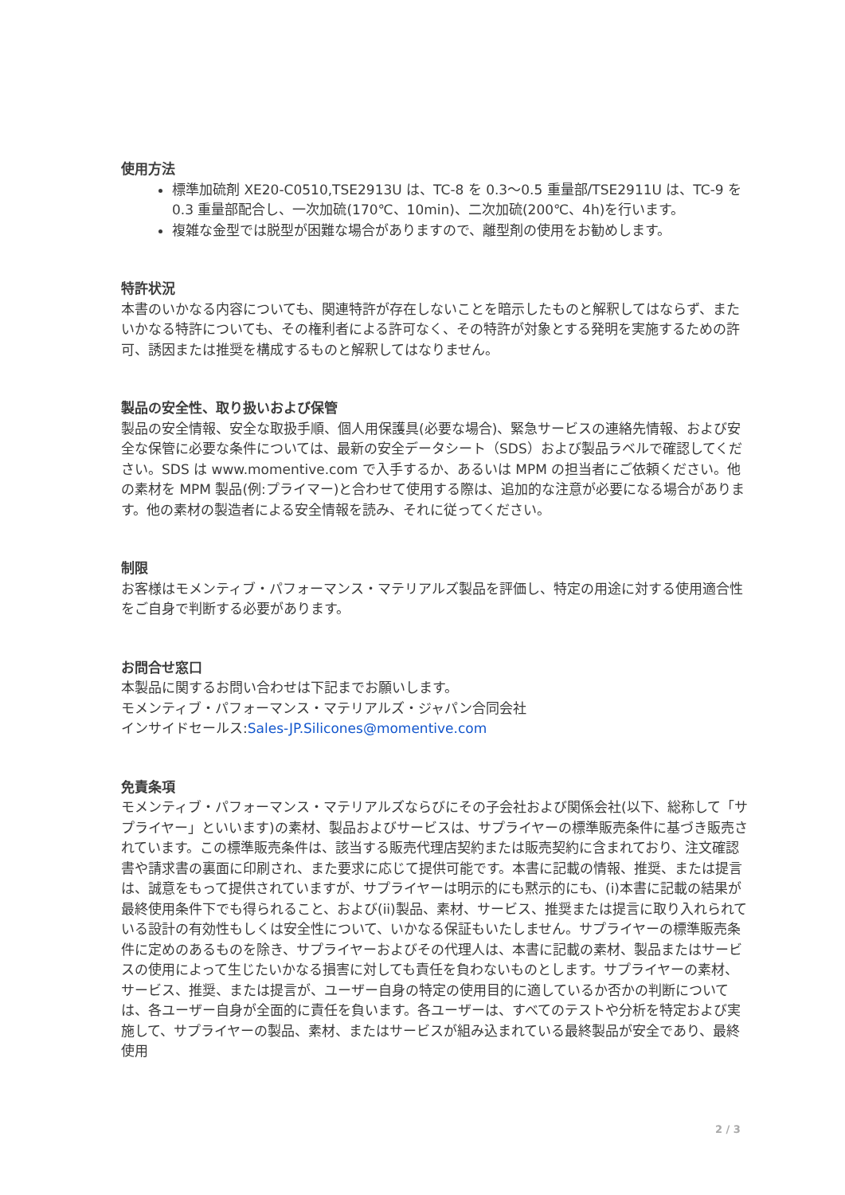使用方法
標準加硫剤 XE20-C0510,TSE2913U は、TC-8 を 0.3～0.5 重量部/TSE2911U は、TC-9 を 0.3 重量部配合し、一次加硫(170℃、10min)、二次加硫(200℃、4h)を行います。
複雑な金型では脱型が困難な場合がありますので、離型剤の使用をお勧めします。
特許状況
本書のいかなる内容についても、関連特許が存在しないことを暗示したものと解釈してはならず、またいかなる特許についても、その権利者による許可なく、その特許が対象とする発明を実施するための許可、誘因または推奨を構成するものと解釈してはなりません。
製品の安全性、取り扱いおよび保管
製品の安全情報、安全な取扱手順、個人用保護具(必要な場合)、緊急サービスの連絡先情報、および安全な保管に必要な条件については、最新の安全データシート（SDS）および製品ラベルで確認してください。SDS は www.momentive.com で入手するか、あるいは MPM の担当者にご依頼ください。他の素材を MPM 製品(例:プライマー)と合わせて使用する際は、追加的な注意が必要になる場合があります。他の素材の製造者による安全情報を読み、それに従ってください。
制限
お客様はモメンティブ・パフォーマンス・マテリアルズ製品を評価し、特定の用途に対する使用適合性をご自身で判断する必要があります。
お問合せ窓口
本製品に関するお問い合わせは下記までお願いします。
モメンティブ・パフォーマンス・マテリアルズ・ジャパン合同会社
インサイドセールス:Sales-JP.Silicones@momentive.com
免責条項
モメンティブ・パフォーマンス・マテリアルズならびにその子会社および関係会社(以下、総称して「サプライヤー」といいます)の素材、製品およびサービスは、サプライヤーの標準販売条件に基づき販売されています。この標準販売条件は、該当する販売代理店契約または販売契約に含まれており、注文確認書や請求書の裏面に印刷され、また要求に応じて提供可能です。本書に記載の情報、推奨、または提言は、誠意をもって提供されていますが、サプライヤーは明示的にも黙示的にも、(i)本書に記載の結果が最終使用条件下でも得られること、および(ii)製品、素材、サービス、推奨または提言に取り入れられている設計の有効性もしくは安全性について、いかなる保証もいたしません。サプライヤーの標準販売条件に定めのあるものを除き、サプライヤーおよびその代理人は、本書に記載の素材、製品またはサービスの使用によって生じたいかなる損害に対しても責任を負わないものとします。サプライヤーの素材、サービス、推奨、または提言が、ユーザー自身の特定の使用目的に適しているか否かの判断については、各ユーザー自身が全面的に責任を負います。各ユーザーは、すべてのテストや分析を特定および実施して、サプライヤーの製品、素材、またはサービスが組み込まれている最終製品が安全であり、最終使用
2 / 3